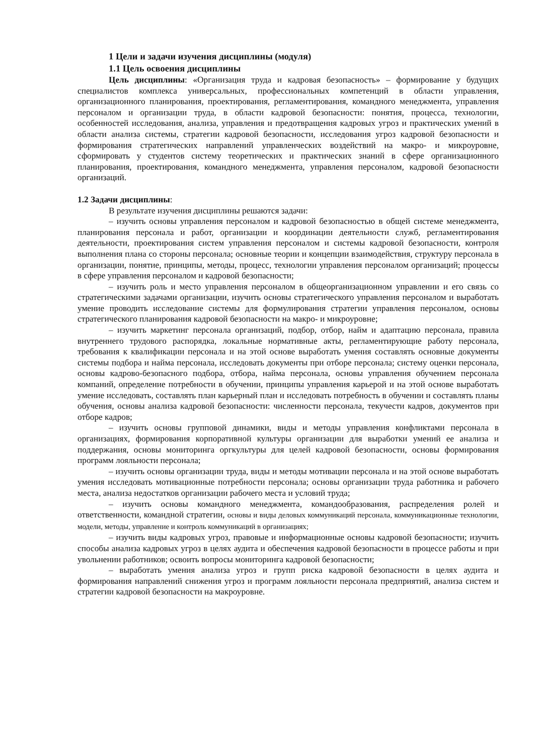1 Цели и задачи изучения дисциплины (модуля)
1.1 Цель освоения дисциплины
Цель дисциплины: «Организация труда и кадровая безопасность» – формирование у будущих специалистов комплекса универсальных, профессиональных компетенций в области управления, организационного планирования, проектирования, регламентирования, командного менеджмента, управления персоналом и организации труда, в области кадровой безопасности: понятия, процесса, технологии, особенностей исследования, анализа, управления и предотвращения кадровых угроз и практических умений в области анализа системы, стратегии кадровой безопасности, исследования угроз кадровой безопасности и формирования стратегических направлений управленческих воздействий на макро- и микроуровне, сформировать у студентов систему теоретических и практических знаний в сфере организационного планирования, проектирования, командного менеджмента, управления персоналом, кадровой безопасности организаций.
1.2 Задачи дисциплины:
В результате изучения дисциплины решаются задачи:
– изучить основы управления персоналом и кадровой безопасностью в общей системе менеджмента, планирования персонала и работ, организации и координации деятельности служб, регламентирования деятельности, проектирования систем управления персоналом и системы кадровой безопасности, контроля выполнения плана со стороны персонала; основные теории и концепции взаимодействия, структуру персонала в организации, понятие, принципы, методы, процесс, технологии управления персоналом организаций; процессы в сфере управления персоналом и кадровой безопасности;
– изучить роль и место управления персоналом в общеорганизационном управлении и его связь со стратегическими задачами организации, изучить основы стратегического управления персоналом и выработать умение проводить исследование системы для формулирования стратегии управления персоналом, основы стратегического планирования кадровой безопасности на макро- и микроуровне;
– изучить маркетинг персонала организаций, подбор, отбор, найм и адаптацию персонала, правила внутреннего трудового распорядка, локальные нормативные акты, регламентирующие работу персонала, требования к квалификации персонала и на этой основе выработать умения составлять основные документы системы подбора и найма персонала, исследовать документы при отборе персонала; систему оценки персонала, основы кадрово-безопасного подбора, отбора, найма персонала, основы управления обучением персонала компаний, определение потребности в обучении, принципы управления карьерой и на этой основе выработать умение исследовать, составлять план карьерный план и исследовать потребность в обучении и составлять планы обучения, основы анализа кадровой безопасности: численности персонала, текучести кадров, документов при отборе кадров;
– изучить основы групповой динамики, виды и методы управления конфликтами персонала в организациях, формирования корпоративной культуры организации для выработки умений ее анализа и поддержания, основы мониторинга оргкультуры для целей кадровой безопасности, основы формирования программ лояльности персонала;
– изучить основы организации труда, виды и методы мотивации персонала и на этой основе выработать умения исследовать мотивационные потребности персонала; основы организации труда работника и рабочего места, анализа недостатков организации рабочего места и условий труда;
– изучить основы командного менеджмента, командообразования, распределения ролей и ответственности, командной стратегии, основы и виды деловых коммуникаций персонала, коммуникационные технологии, модели, методы, управление и контроль коммуникаций в организациях;
– изучить виды кадровых угроз, правовые и информационные основы кадровой безопасности; изучить способы анализа кадровых угроз в целях аудита и обеспечения кадровой безопасности в процессе работы и при увольнении работников; освоить вопросы мониторинга кадровой безопасности;
– выработать умения анализа угроз и групп риска кадровой безопасности в целях аудита и формирования направлений снижения угроз и программ лояльности персонала предприятий, анализа систем и стратегии кадровой безопасности на макроуровне.